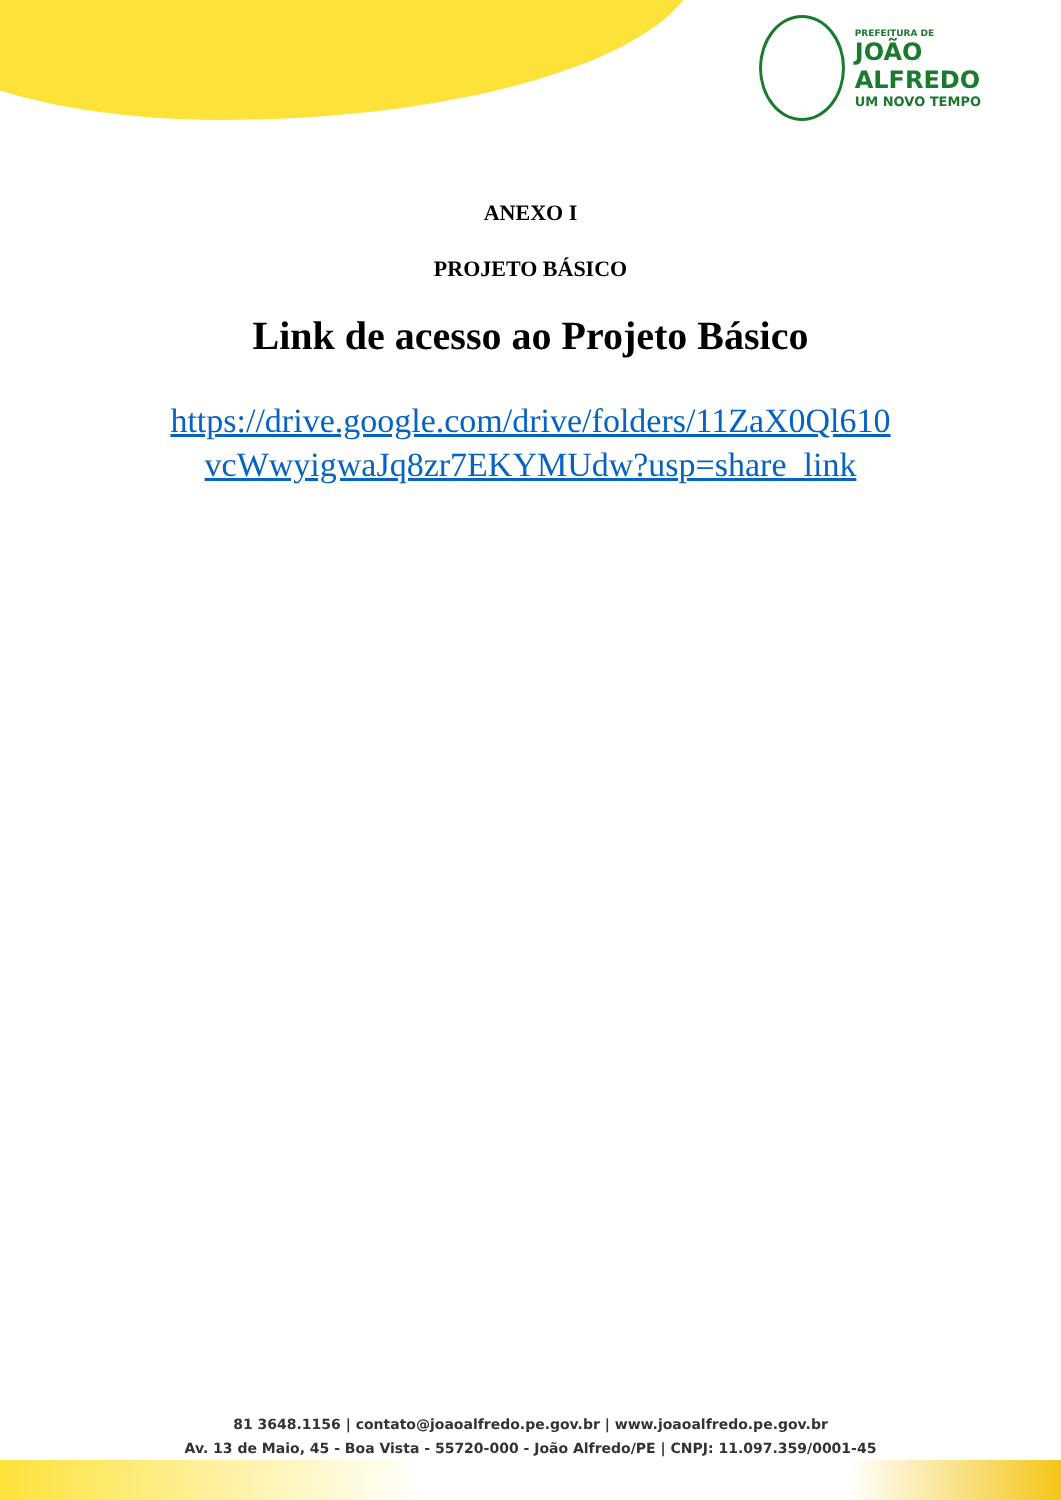PREFEITURA DE
JOÃO
ALFREDO
UM NOVO TEMPO
ANEXO I
PROJETO BÁSICO
Link de acesso ao Projeto Básico
https://drive.google.com/drive/folders/11ZaX0Ql610 vcWwyigwaJq8zr7EKYMUdw?usp=share_link
81 3648.1156 | contato@joaoalfredo.pe.gov.br | www.joaoalfredo.pe.gov.br
Av. 13 de Maio, 45 - Boa Vista - 55720-000 - João Alfredo/PE | CNPJ: 11.097.359/0001-45